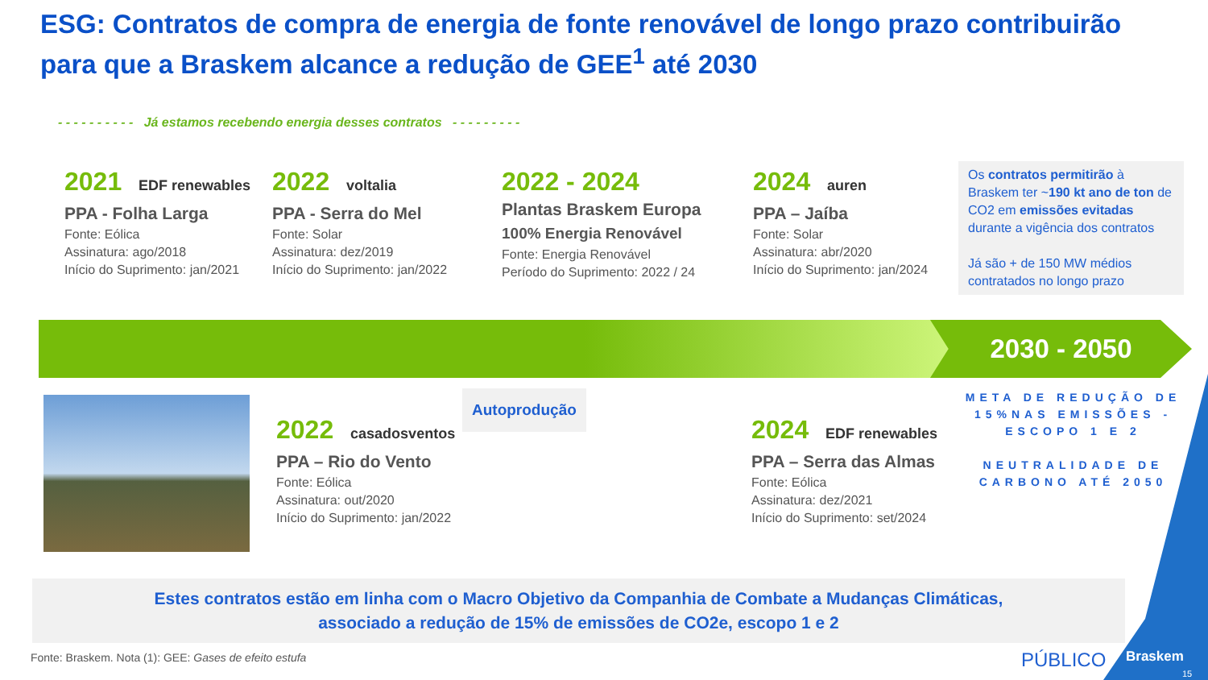ESG: Contratos de compra de energia de fonte renovável de longo prazo contribuirão para que a Braskem alcance a redução de GEE<sup>1</sup> até 2030
- - - - - - - - - - Já estamos recebendo energia desses contratos - - - - - - - - -
2021 EDF renewables
PPA - Folha Larga
Fonte: Eólica
Assinatura: ago/2018
Início do Suprimento: jan/2021
2022 voltalia
PPA - Serra do Mel
Fonte: Solar
Assinatura: dez/2019
Início do Suprimento: jan/2022
2022 - 2024
Plantas Braskem Europa
100% Energia Renovável
Fonte: Energia Renovável
Período do Suprimento: 2022 / 24
2024 auren
PPA – Jaíba
Fonte: Solar
Assinatura: abr/2020
Início do Suprimento: jan/2024
Os contratos permitirão à Braskem ter ~190 kt ano de ton de CO2 em emissões evitadas durante a vigência dos contratos
Já são + de 150 MW médios contratados no longo prazo
2030 - 2050
META DE REDUÇÃO DE 15%NAS EMISSÕES - ESCOPO 1 E 2
NEUTRALIDADE DE CARBONO ATÉ 2050
2022 casadosventos
PPA – Rio do Vento
Fonte: Eólica
Assinatura: out/2020
Início do Suprimento: jan/2022
Autoprodução
2024 EDF renewables
PPA – Serra das Almas
Fonte: Eólica
Assinatura: dez/2021
Início do Suprimento: set/2024
Estes contratos estão em linha com o Macro Objetivo da Companhia de Combate a Mudanças Climáticas,
associado a redução de 15% de emissões de CO2e, escopo 1 e 2
Fonte: Braskem. Nota (1): GEE: Gases de efeito estufa
PÚBLICO
Braskem
15